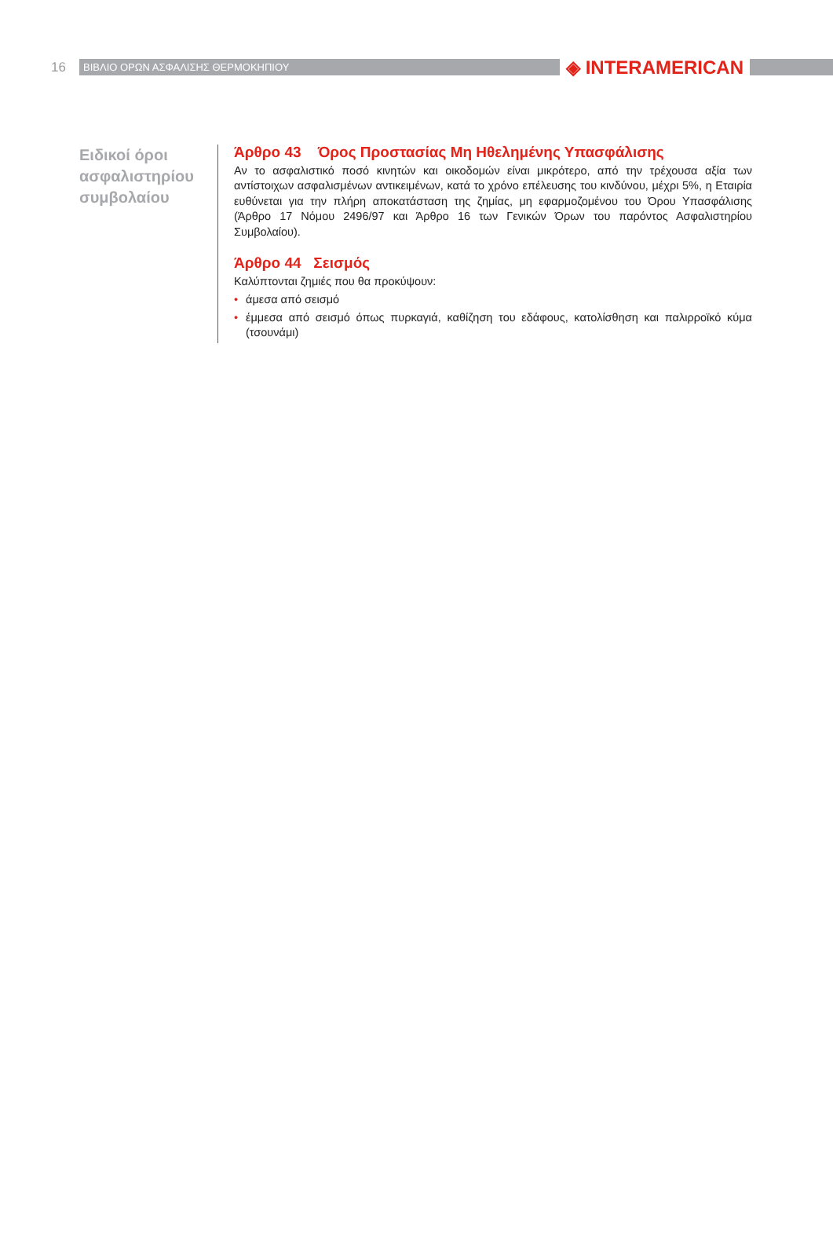16
ΒΙΒΛΙΟ ΟΡΩΝ ΑΣΦΑΛΙΣΗΣ ΘΕΡΜΟΚΗΠΙΟΥ
◈ INTERAMERICAN
Ειδικοί όροι ασφαλιστηρίου συμβολαίου
Άρθρο 43 Όρος Προστασίας Μη Ηθελημένης Υπασφάλισης
Αν το ασφαλιστικό ποσό κινητών και οικοδομών είναι μικρότερο, από την τρέχουσα αξία των αντίστοιχων ασφαλισμένων αντικειμένων, κατά το χρόνο επέλευσης του κινδύνου, μέχρι 5%, η Εταιρία ευθύνεται για την πλήρη αποκατάσταση της ζημίας, μη εφαρμοζομένου του Όρου Υπασφάλισης (Άρθρο 17 Νόμου 2496/97 και Άρθρο 16 των Γενικών Όρων του παρόντος Ασφαλιστηρίου Συμβολαίου).
Άρθρο 44 Σεισμός
Καλύπτονται ζημιές που θα προκύψουν:
• άμεσα από σεισμό
• έμμεσα από σεισμό όπως πυρκαγιά, καθίζηση του εδάφους, κατολίσθηση και παλιρροϊκό κύμα (τσουνάμι)